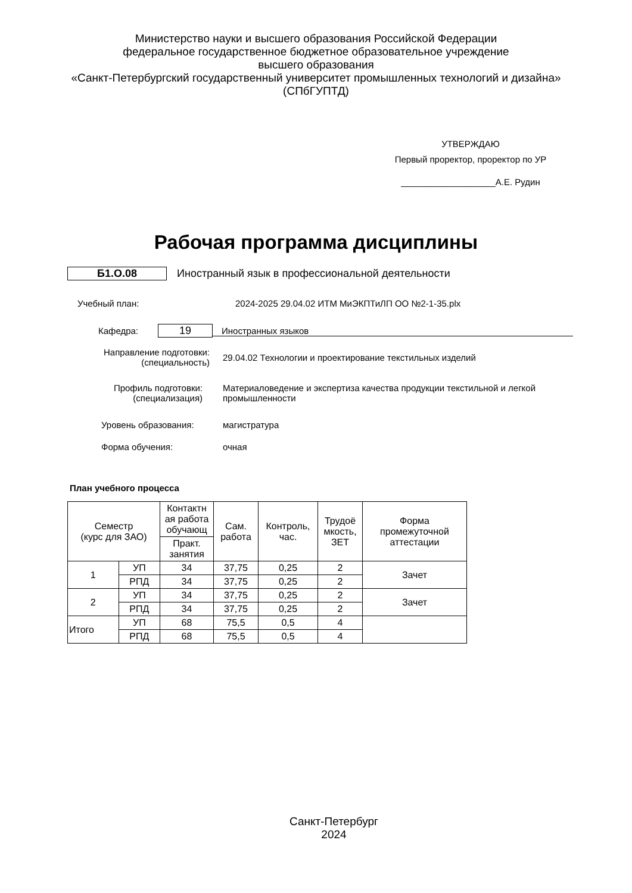Министерство науки и высшего образования Российской Федерации
федеральное государственное бюджетное образовательное учреждение
высшего образования
«Санкт-Петербургский государственный университет промышленных технологий и дизайна»
(СПбГУПТД)
УТВЕРЖДАЮ
Первый проректор, проректор по УР
___________________А.Е. Рудин
Рабочая программа дисциплины
Б1.О.08
Иностранный язык в профессиональной деятельности
Учебный план: 2024-2025 29.04.02 ИТМ МиЭКПТиЛП ОО №2-1-35.plx
Кафедра:
19
Иностранных языков
Направление подготовки:
(специальность)
29.04.02 Технологии и проектирование текстильных изделий
Профиль подготовки:
(специализация)
Материаловедение и экспертиза качества продукции текстильной и легкой промышленности
Уровень образования: магистратура
Форма обучения: очная
План учебного процесса
| Семестр (курс для ЗАО) | | Контактн ая работа обучающ | Сам. работа | Контроль, час. | Трудоё мкость, ЗЕТ | Форма промежуточной аттестации |
| --- | --- | --- | --- | --- | --- | --- |
| | | Практ. занятия | | | | |
| 1 | УП | 34 | 37,75 | 0,25 | 2 | Зачет |
| | РПД | 34 | 37,75 | 0,25 | 2 | |
| 2 | УП | 34 | 37,75 | 0,25 | 2 | Зачет |
| | РПД | 34 | 37,75 | 0,25 | 2 | |
| Итого | УП | 68 | 75,5 | 0,5 | 4 | |
| | РПД | 68 | 75,5 | 0,5 | 4 | |
Санкт-Петербург
2024